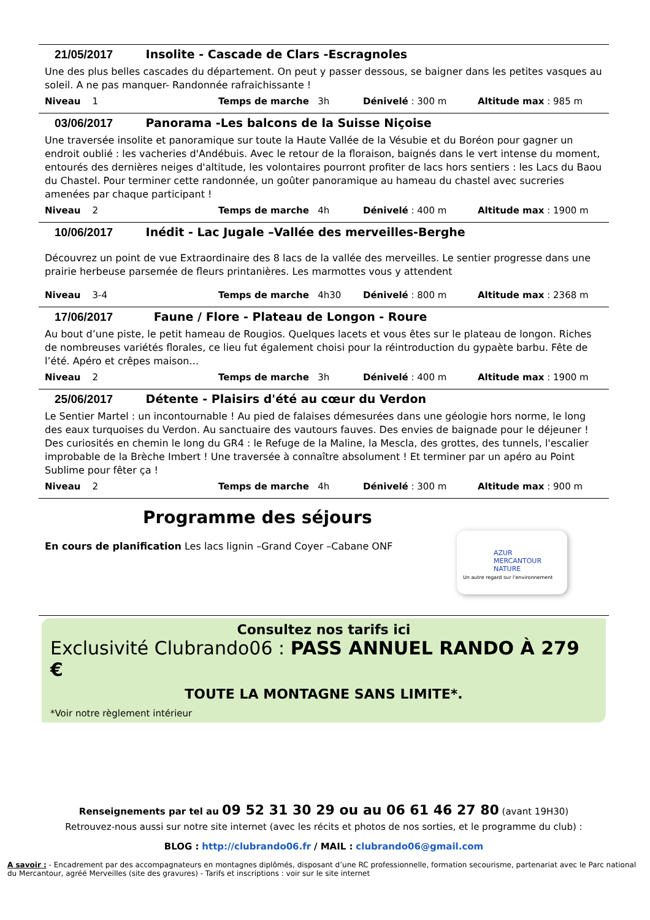21/05/2017 Insolite - Cascade de Clars -Escragnoles
Une des plus belles cascades du département. On peut y passer dessous, se baigner dans les petites vasques au soleil. A ne pas manquer- Randonnée rafraichissante !
Niveau 1 Temps de marche 3h Dénivelé : 300 m Altitude max : 985 m
03/06/2017 Panorama -Les balcons de la Suisse Niçoise
Une traversée insolite et panoramique sur toute la Haute Vallée de la Vésubie et du Boréon pour gagner un endroit oublié : les vacheries d'Andébuis. Avec le retour de la floraison, baignés dans le vert intense du moment, entourés des dernières neiges d'altitude, les volontaires pourront profiter de lacs hors sentiers : les Lacs du Baou du Chastel. Pour terminer cette randonnée, un goûter panoramique au hameau du chastel avec sucreries amenées par chaque participant !
Niveau 2 Temps de marche 4h Dénivelé : 400 m Altitude max : 1900 m
10/06/2017 Inédit - Lac Jugale –Vallée des merveilles-Berghe
Découvrez un point de vue Extraordinaire des 8 lacs de la vallée des merveilles. Le sentier progresse dans une prairie herbeuse parsemée de fleurs printanières. Les marmottes vous y attendent
Niveau 3-4 Temps de marche 4h30 Dénivelé : 800 m Altitude max : 2368 m
17/06/2017 Faune / Flore - Plateau de Longon - Roure
Au bout d’une piste, le petit hameau de Rougios. Quelques lacets et vous êtes sur le plateau de longon. Riches de nombreuses variétés florales, ce lieu fut également choisi pour la réintroduction du gypaète barbu. Fête de l’été. Apéro et crêpes maison…
Niveau 2 Temps de marche 3h Dénivelé : 400 m Altitude max : 1900 m
25/06/2017 Détente - Plaisirs d'été au cœur du Verdon
Le Sentier Martel : un incontournable ! Au pied de falaises démesurées dans une géologie hors norme, le long des eaux turquoises du Verdon. Au sanctuaire des vautours fauves. Des envies de baignade pour le déjeuner ! Des curiosités en chemin le long du GR4 : le Refuge de la Maline, la Mescla, des grottes, des tunnels, l'escalier improbable de la Brèche Imbert ! Une traversée à connaître absolument ! Et terminer par un apéro au Point Sublime pour fêter ça !
Niveau 2 Temps de marche 4h Dénivelé : 300 m Altitude max : 900 m
Programme des séjours
En cours de planification Les lacs lignin –Grand Coyer –Cabane ONF
AZUR
MERCANTOUR
NATURE
Un autre regard sur l'environnement
Consultez nos tarifs ici
Exclusivité Clubrando06 : PASS ANNUEL RANDO À 279 €
TOUTE LA MONTAGNE SANS LIMITE*.
*Voir notre règlement intérieur
Renseignements par tel au 09 52 31 30 29 ou au 06 61 46 27 80 (avant 19H30)
Retrouvez-nous aussi sur notre site internet (avec les récits et photos de nos sorties, et le programme du club) :
BLOG : http://clubrando06.fr / MAIL : clubrando06@gmail.com
A savoir : - Encadrement par des accompagnateurs en montagnes diplômés, disposant d’une RC professionnelle, formation secourisme, partenariat avec le Parc national du Mercantour, agréé Merveilles (site des gravures) - Tarifs et inscriptions : voir sur le site internet